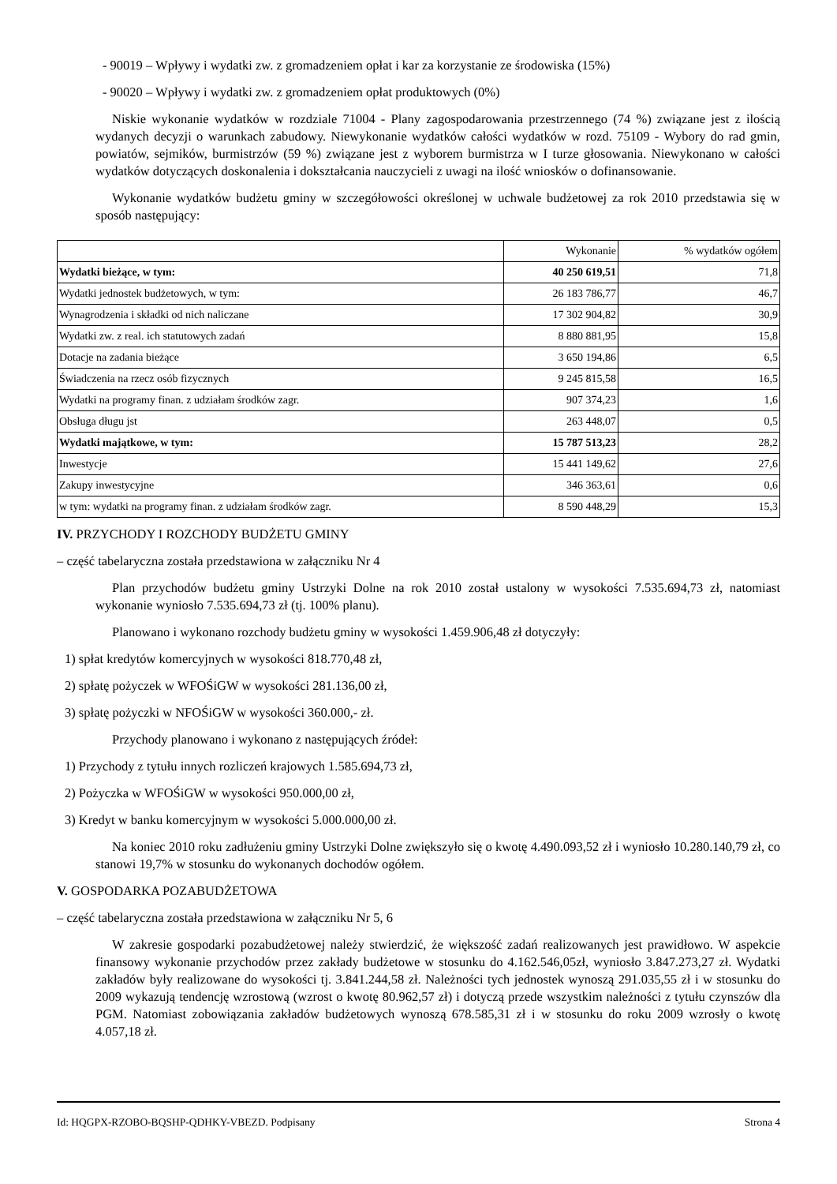- 90019 – Wpływy i wydatki zw. z gromadzeniem opłat i kar za korzystanie ze środowiska (15%)
- 90020 – Wpływy i wydatki zw. z gromadzeniem opłat produktowych (0%)
Niskie wykonanie wydatków w rozdziale 71004 - Plany zagospodarowania przestrzennego (74 %) związane jest z ilością wydanych decyzji o warunkach zabudowy. Niewykonanie wydatków całości wydatków w rozd. 75109 - Wybory do rad gmin, powiatów, sejmików, burmistrzów (59 %) związane jest z wyborem burmistrza w I turze głosowania. Niewykonano w całości wydatków dotyczących doskonalenia i dokształcania nauczycieli z uwagi na ilość wniosków o dofinansowanie.
Wykonanie wydatków budżetu gminy w szczegółowości określonej w uchwale budżetowej za rok 2010 przedstawia się w sposób następujący:
| | Wykonanie | % wydatków ogółem |
| Wydatki bieżące, w tym: | 40 250 619,51 | 71,8 |
| Wydatki jednostek budżetowych, w tym: | 26 183 786,77 | 46,7 |
| Wynagrodzenia i składki od nich naliczane | 17 302 904,82 | 30,9 |
| Wydatki zw. z real. ich statutowych zadań | 8 880 881,95 | 15,8 |
| Dotacje na zadania bieżące | 3 650 194,86 | 6,5 |
| Świadczenia na rzecz osób fizycznych | 9 245 815,58 | 16,5 |
| Wydatki na programy finan. z udziałam środków zagr. | 907 374,23 | 1,6 |
| Obsługa długu jst | 263 448,07 | 0,5 |
| Wydatki majątkowe, w tym: | 15 787 513,23 | 28,2 |
| Inwestycje | 15 441 149,62 | 27,6 |
| Zakupy inwestycyjne | 346 363,61 | 0,6 |
| w tym: wydatki na programy finan. z udziałam środków zagr. | 8 590 448,29 | 15,3 |
IV. PRZYCHODY I ROZCHODY BUDŻETU GMINY
– część tabelaryczna została przedstawiona w załączniku Nr 4
Plan przychodów budżetu gminy Ustrzyki Dolne na rok 2010 został ustalony w wysokości 7.535.694,73 zł, natomiast wykonanie wyniosło 7.535.694,73 zł (tj. 100% planu).
Planowano i wykonano rozchody budżetu gminy w wysokości 1.459.906,48 zł dotyczyły:
1) spłat kredytów komercyjnych w wysokości 818.770,48 zł,
2) spłatę pożyczek w WFOŚiGW w wysokości 281.136,00 zł,
3) spłatę pożyczki w NFOŚiGW w wysokości 360.000,- zł.
Przychody planowano i wykonano z następujących źródeł:
1) Przychody z tytułu innych rozliczeń krajowych 1.585.694,73 zł,
2) Pożyczka w WFOŚiGW w wysokości 950.000,00 zł,
3) Kredyt w banku komercyjnym w wysokości 5.000.000,00 zł.
Na koniec 2010 roku zadłużeniu gminy Ustrzyki Dolne zwiększyło się o kwotę 4.490.093,52 zł i wyniosło 10.280.140,79 zł, co stanowi 19,7% w stosunku do wykonanych dochodów ogółem.
V. GOSPODARKA POZABUDŻETOWA
– część tabelaryczna została przedstawiona w załączniku Nr 5, 6
W zakresie gospodarki pozabudżetowej należy stwierdzić, że większość zadań realizowanych jest prawidłowo. W aspekcie finansowy wykonanie przychodów przez zakłady budżetowe w stosunku do 4.162.546,05zł, wyniosło 3.847.273,27 zł. Wydatki zakładów były realizowane do wysokości tj. 3.841.244,58 zł. Należności tych jednostek wynoszą 291.035,55 zł i w stosunku do 2009 wykazują tendencję wzrostową (wzrost o kwotę 80.962,57 zł) i dotyczą przede wszystkim należności z tytułu czynszów dla PGM. Natomiast zobowiązania zakładów budżetowych wynoszą 678.585,31 zł i w stosunku do roku 2009 wzrosły o kwotę 4.057,18 zł.
Id: HQGPX-RZOBO-BQSHP-QDHKY-VBEZD. Podpisany Strona 4